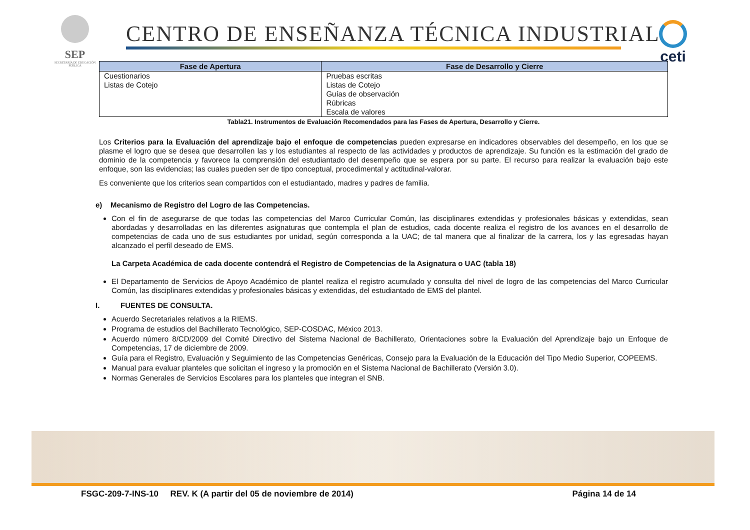SEP
SECRETARÍA DE EDUCACIÓN PÚBLICA
CENTRO DE ENSEÑANZA TÉCNICA INDUSTRIAL
ceti
| Fase de Apertura | Fase de Desarrollo y Cierre |
| --- | --- |
| Cuestionarios Listas de Cotejo | Pruebas escritas Listas de Cotejo Guías de observación Rúbricas Escala de valores |
Tabla21. Instrumentos de Evaluación Recomendados para las Fases de Apertura, Desarrollo y Cierre.
Los Criterios para la Evaluación del aprendizaje bajo el enfoque de competencias pueden expresarse en indicadores observables del desempeño, en los que se plasme el logro que se desea que desarrollen las y los estudiantes al respecto de las actividades y productos de aprendizaje. Su función es la estimación del grado de dominio de la competencia y favorece la comprensión del estudiantado del desempeño que se espera por su parte. El recurso para realizar la evaluación bajo este enfoque, son las evidencias; las cuales pueden ser de tipo conceptual, procedimental y actitudinal-valorar.
Es conveniente que los criterios sean compartidos con el estudiantado, madres y padres de familia.
e) Mecanismo de Registro del Logro de las Competencias.
Con el fin de asegurarse de que todas las competencias del Marco Curricular Común, las disciplinares extendidas y profesionales básicas y extendidas, sean abordadas y desarrolladas en las diferentes asignaturas que contempla el plan de estudios, cada docente realiza el registro de los avances en el desarrollo de competencias de cada uno de sus estudiantes por unidad, según corresponda a la UAC; de tal manera que al finalizar de la carrera, los y las egresadas hayan alcanzado el perfil deseado de EMS.
La Carpeta Académica de cada docente contendrá el Registro de Competencias de la Asignatura o UAC (tabla 18)
El Departamento de Servicios de Apoyo Académico de plantel realiza el registro acumulado y consulta del nivel de logro de las competencias del Marco Curricular Común, las disciplinares extendidas y profesionales básicas y extendidas, del estudiantado de EMS del plantel.
I. FUENTES DE CONSULTA.
Acuerdo Secretariales relativos a la RIEMS.
Programa de estudios del Bachillerato Tecnológico, SEP-COSDAC, México 2013.
Acuerdo número 8/CD/2009 del Comité Directivo del Sistema Nacional de Bachillerato, Orientaciones sobre la Evaluación del Aprendizaje bajo un Enfoque de Competencias, 17 de diciembre de 2009.
Guía para el Registro, Evaluación y Seguimiento de las Competencias Genéricas, Consejo para la Evaluación de la Educación del Tipo Medio Superior, COPEEMS.
Manual para evaluar planteles que solicitan el ingreso y la promoción en el Sistema Nacional de Bachillerato (Versión 3.0).
Normas Generales de Servicios Escolares para los planteles que integran el SNB.
FSGC-209-7-INS-10 REV. K (A partir del 05 de noviembre de 2014) Página 14 de 14